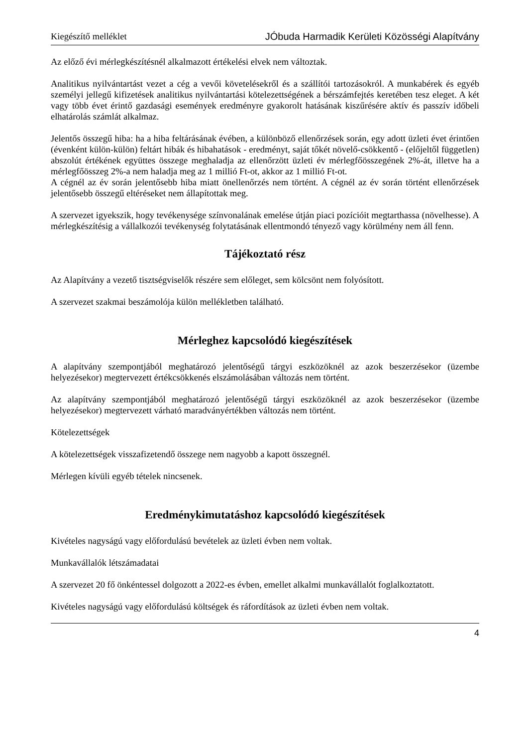Kiegészítő melléklet JÓbuda Harmadik Kerületi Közösségi Alapítvány
Az előző évi mérlegkészítésnél alkalmazott értékelési elvek nem változtak.
Analitikus nyilvántartást vezet a cég a vevői követelésekről és a szállítói tartozásokról. A munkabérek és egyéb személyi jellegű kifizetések analitikus nyilvántartási kötelezettségének a bérszámfejtés keretében tesz eleget. A két vagy több évet érintő gazdasági események eredményre gyakorolt hatásának kiszűrésére aktív és passzív időbeli elhatárolás számlát alkalmaz.
Jelentős összegű hiba: ha a hiba feltárásának évében, a különböző ellenőrzések során, egy adott üzleti évet érintően (évenként külön-külön) feltárt hibák és hibahatások - eredményt, saját tőkét növelő-csökkentő - (előjeltől független) abszolút értékének együttes összege meghaladja az ellenőrzött üzleti év mérlegfőösszegének 2%-át, illetve ha a mérlegfőösszeg 2%-a nem haladja meg az 1 millió Ft-ot, akkor az 1 millió Ft-ot.
A cégnél az év során jelentősebb hiba miatt önellenőrzés nem történt. A cégnél az év során történt ellenőrzések jelentősebb összegű eltéréseket nem állapítottak meg.
A szervezet igyekszik, hogy tevékenysége színvonalának emelése útján piaci pozícióit megtarthassa (növelhesse). A mérlegkészítésig a vállalkozói tevékenység folytatásának ellentmondó tényező vagy körülmény nem áll fenn.
Tájékoztató rész
Az Alapítvány a vezető tisztségviselők részére sem előleget, sem kölcsönt nem folyósított.
A szervezet szakmai beszámolója külön mellékletben található.
Mérleghez kapcsolódó kiegészítések
A alapítvány szempontjából meghatározó jelentőségű tárgyi eszközöknél az azok beszerzésekor (üzembe helyezésekor) megtervezett értékcsökkenés elszámolásában változás nem történt.
Az alapítvány szempontjából meghatározó jelentőségű tárgyi eszközöknél az azok beszerzésekor (üzembe helyezésekor) megtervezett várható maradványértékben változás nem történt.
Kötelezettségek
A kötelezettségek visszafizetendő összege nem nagyobb a kapott összegnél.
Mérlegen kívüli egyéb tételek nincsenek.
Eredménykimutatáshoz kapcsolódó kiegészítések
Kivételes nagyságú vagy előfordulású bevételek az üzleti évben nem voltak.
Munkavállalók létszámadatai
A szervezet 20 fő önkéntessel dolgozott a 2022-es évben, emellet alkalmi munkavállalót foglalkoztatott.
Kivételes nagyságú vagy előfordulású költségek és ráfordítások az üzleti évben nem voltak.
4